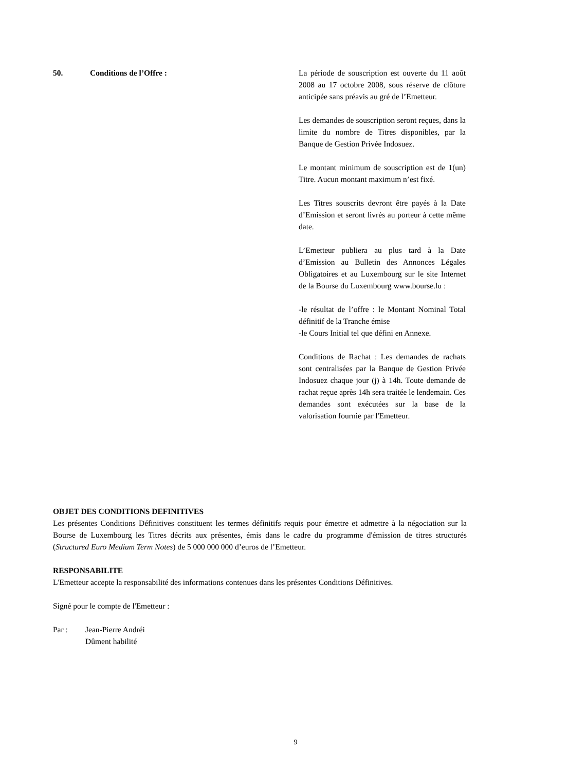50. Conditions de l’Offre : La période de souscription est ouverte du 11 août 2008 au 17 octobre 2008, sous réserve de clôture anticipée sans préavis au gré de l’Emetteur.
Les demandes de souscription seront reçues, dans la limite du nombre de Titres disponibles, par la Banque de Gestion Privée Indosuez.
Le montant minimum de souscription est de 1(un) Titre. Aucun montant maximum n’est fixé.
Les Titres souscrits devront être payés à la Date d’Emission et seront livrés au porteur à cette même date.
L’Emetteur publiera au plus tard à la Date d’Emission au Bulletin des Annonces Légales Obligatoires et au Luxembourg sur le site Internet de la Bourse du Luxembourg www.bourse.lu :
-le résultat de l’offre : le Montant Nominal Total définitif de la Tranche émise
-le Cours Initial tel que défini en Annexe.
Conditions de Rachat : Les demandes de rachats sont centralisées par la Banque de Gestion Privée Indosuez chaque jour (j) à 14h. Toute demande de rachat reçue après 14h sera traitée le lendemain. Ces demandes sont exécutées sur la base de la valorisation fournie par l'Emetteur.
OBJET DES CONDITIONS DEFINITIVES
Les présentes Conditions Définitives constituent les termes définitifs requis pour émettre et admettre à la négociation sur la Bourse de Luxembourg les Titres décrits aux présentes, émis dans le cadre du programme d'émission de titres structurés (Structured Euro Medium Term Notes) de 5 000 000 000 d’euros de l’Emetteur.
RESPONSABILITE
L'Emetteur accepte la responsabilité des informations contenues dans les présentes Conditions Définitives.
Signé pour le compte de l'Emetteur :
Par : Jean-Pierre Andréi
Dûment habilité
9